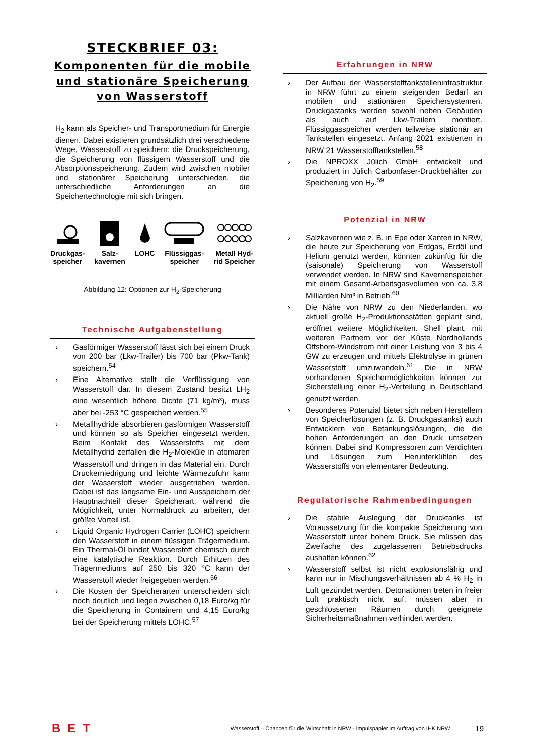STECKBRIEF 03:
Komponenten für die mobile und stationäre Speicherung von Wasserstoff
H<sub>2</sub> kann als Speicher- und Transportmedium für Energie dienen. Dabei existieren grundsätzlich drei verschiedene Wege, Wasserstoff zu speichern: die Druckspeicherung, die Speicherung von flüssigem Wasserstoff und die Absorptionsspeicherung. Zudem wird zwischen mobiler und stationärer Speicherung unterschieden, die unterschiedliche Anforderungen an die Speichertechnologie mit sich bringen.
Druckgas-
speicher
Salz-
kavernen
LOHC Flüssiggas-
speicher
Metall Hyd-
rid Speicher
Abbildung 12: Optionen zur H<sub>2</sub>-Speicherung
Technische Aufgabenstellung
› Gasförmiger Wasserstoff lässt sich bei einem Druck von 200 bar (Lkw-Trailer) bis 700 bar (Pkw-Tank) speichern.<sup>54</sup>
› Eine Alternative stellt die Verflüssigung von Wasserstoff dar. In diesem Zustand besitzt LH<sub>2</sub> eine wesentlich höhere Dichte (71 kg/m³), muss aber bei -253 °C gespeichert werden.<sup>55</sup>
› Metallhydride absorbieren gasförmigen Wasserstoff und können so als Speicher eingesetzt werden. Beim Kontakt des Wasserstoffs mit dem Metallhydrid zerfallen die H<sub>2</sub>-Moleküle in atomaren Wasserstoff und dringen in das Material ein. Durch Druckerniedrigung und leichte Wärmezufuhr kann der Wasserstoff wieder ausgetrieben werden. Dabei ist das langsame Ein- und Ausspeichern der Hauptnachteil dieser Speicherart, während die Möglichkeit, unter Normaldruck zu arbeiten, der größte Vorteil ist.
› Liquid Organic Hydrogen Carrier (LOHC) speichern den Wasserstoff in einem flüssigen Trägermedium. Ein Thermal-Öl bindet Wasserstoff chemisch durch eine katalytische Reaktion. Durch Erhitzen des Trägermediums auf 250 bis 320 °C kann der Wasserstoff wieder freigegeben werden.<sup>56</sup>
› Die Kosten der Speicherarten unterscheiden sich noch deutlich und liegen zwischen 0,18 Euro/kg für die Speicherung in Containern und 4,15 Euro/kg bei der Speicherung mittels LOHC.<sup>57</sup>
Erfahrungen in NRW
› Der Aufbau der Wasserstofftankstelleninfrastruktur in NRW führt zu einem steigenden Bedarf an mobilen und stationären Speichersystemen. Druckgastanks werden sowohl neben Gebäuden als auch auf Lkw-Trailern montiert. Flüssiggasspeicher werden teilweise stationär an Tankstellen eingesetzt. Anfang 2021 existierten in NRW 21 Wasserstofftankstellen.<sup>58</sup>
› Die NPROXX Jülich GmbH entwickelt und produziert in Jülich Carbonfaser-Druckbehälter zur Speicherung von H<sub>2</sub>.<sup>59</sup>
Potenzial in NRW
› Salzkavernen wie z. B. in Epe oder Xanten in NRW, die heute zur Speicherung von Erdgas, Erdöl und Helium genutzt werden, könnten zukünftig für die (saisonale) Speicherung von Wasserstoff verwendet werden. In NRW sind Kavernenspeicher mit einem Gesamt-Arbeitsgasvolumen von ca. 3,8 Milliarden Nm³ in Betrieb.<sup>60</sup>
› Die Nähe von NRW zu den Niederlanden, wo aktuell große H<sub>2</sub>-Produktionsstätten geplant sind, eröffnet weitere Möglichkeiten. Shell plant, mit weiteren Partnern vor der Küste Nordhollands Offshore-Windstrom mit einer Leistung von 3 bis 4 GW zu erzeugen und mittels Elektrolyse in grünen Wasserstoff umzuwandeln.<sup>61</sup> Die in NRW vorhandenen Speichermöglichkeiten können zur Sicherstellung einer H<sub>2</sub>-Verteilung in Deutschland genutzt werden.
› Besonderes Potenzial bietet sich neben Herstellern von Speicherlösungen (z. B. Druckgastanks) auch Entwicklern von Betankungslösungen, die die hohen Anforderungen an den Druck umsetzen können. Dabei sind Kompressoren zum Verdichten und Lösungen zum Herunterkühlen des Wasserstoffs von elementarer Bedeutung.
Regulatorische Rahmenbedingungen
› Die stabile Auslegung der Drucktanks ist Voraussetzung für die kompakte Speicherung von Wasserstoff unter hohem Druck. Sie müssen das Zweifache des zugelassenen Betriebsdrucks aushalten können.<sup>62</sup>
› Wasserstoff selbst ist nicht explosionsfähig und kann nur in Mischungsverhältnissen ab 4 % H<sub>2</sub> in Luft gezündet werden. Detonationen treten in freier Luft praktisch nicht auf, müssen aber in geschlossenen Räumen durch geeignete Sicherheitsmaßnahmen verhindert werden.
BET Wasserstoff – Chancen für die Wirtschaft in NRW - Impulspapier im Auftrag von IHK NRW 19